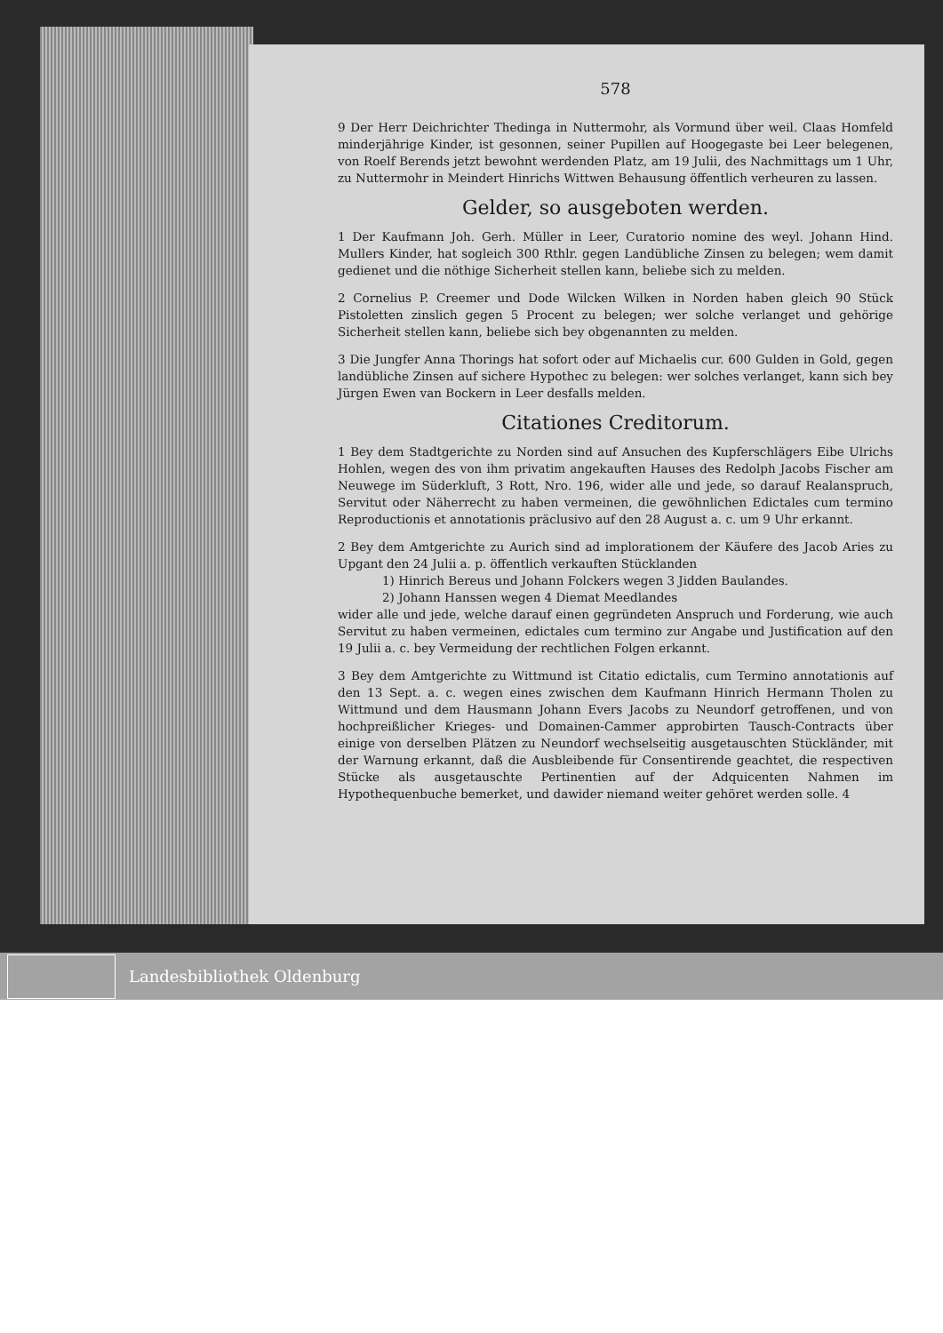578
9 Der Herr Deichrichter Thedinga in Nuttermohr, als Vormund über weil. Claas Homfeld minderjährige Kinder, ist gesonnen, seiner Pupillen auf Hoogegaste bei Leer belegenen, von Roelf Berends jetzt bewohnt werdenden Platz, am 19 Julii, des Nachmittags um 1 Uhr, zu Nuttermohr in Meindert Hinrichs Wittwen Behausung öffentlich verheuren zu lassen.
Gelder, so ausgeboten werden.
1 Der Kaufmann Joh. Gerh. Müller in Leer, Curatorio nomine des weyl. Johann Hind. Mullers Kinder, hat sogleich 300 Rthlr. gegen Landübliche Zinsen zu belegen; wem damit gedienet und die nöthige Sicherheit stellen kann, beliebe sich zu melden.
2 Cornelius P. Creemer und Dode Wilcken Wilken in Norden haben gleich 90 Stück Pistoletten zinslich gegen 5 Procent zu belegen; wer solche verlanget und gehörige Sicherheit stellen kann, beliebe sich bey obgenannten zu melden.
3 Die Jungfer Anna Thorings hat sofort oder auf Michaelis cur. 600 Gulden in Gold, gegen landübliche Zinsen auf sichere Hypothec zu belegen: wer solches verlanget, kann sich bey Jürgen Ewen van Bockern in Leer desfalls melden.
Citationes Creditorum.
1 Bey dem Stadtgerichte zu Norden sind auf Ansuchen des Kupferschlägers Eibe Ulrichs Hohlen, wegen des von ihm privatim angekauften Hauses des Redolph Jacobs Fischer am Neuwege im Süderkluft, 3 Rott, Nro. 196, wider alle und jede, so darauf Realanspruch, Servitut oder Näherrecht zu haben vermeinen, die gewöhnlichen Edictales cum termino Reproductionis et annotationis präclusivo auf den 28 August a. c. um 9 Uhr erkannt.
2 Bey dem Amtgerichte zu Aurich sind ad implorationem der Käufere des Jacob Aries zu Upgant den 24 Julii a. p. öffentlich verkauften Stücklanden
1) Hinrich Bereus und Johann Folckers wegen 3 Jidden Baulandes.
2) Johann Hanssen wegen 4 Diemat Meedlandes
wider alle und jede, welche darauf einen gegründeten Anspruch und Forderung, wie auch Servitut zu haben vermeinen, edictales cum termino zur Angabe und Justification auf den 19 Julii a. c. bey Vermeidung der rechtlichen Folgen erkannt.
3 Bey dem Amtgerichte zu Wittmund ist Citatio edictalis, cum Termino annotationis auf den 13 Sept. a. c. wegen eines zwischen dem Kaufmann Hinrich Hermann Tholen zu Wittmund und dem Hausmann Johann Evers Jacobs zu Neundorf getroffenen, und von hochpreißlicher Krieges- und Domainen-Cammer approbirten Tausch-Contracts über einige von derselben Plätzen zu Neundorf wechselseitig ausgetauschten Stückländer, mit der Warnung erkannt, daß die Ausbleibende für Consentirende geachtet, die respectiven Stücke als ausgetauschte Pertinentien auf der Adquicenten Nahmen im Hypothequenbuche bemerket, und dawider niemand weiter gehöret werden solle. 4
Landesbibliothek Oldenburg